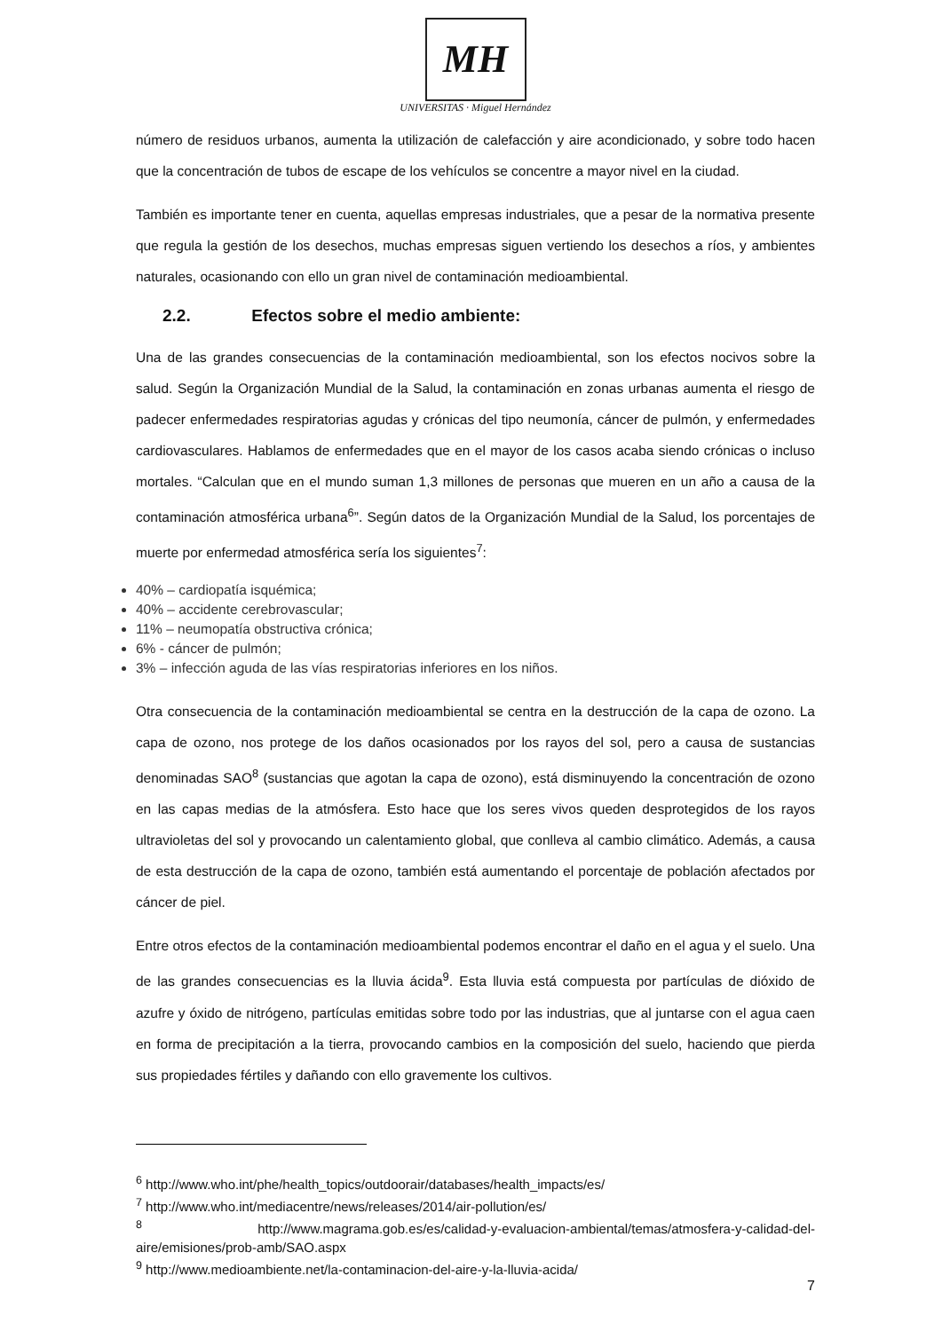MH
UNIVERSITAS · Miguel Hernández
número de residuos urbanos, aumenta la utilización de calefacción y aire acondicionado, y sobre todo hacen que la concentración de tubos de escape de los vehículos se concentre a mayor nivel en la ciudad.
También es importante tener en cuenta, aquellas empresas industriales, que a pesar de la normativa presente que regula la gestión de los desechos, muchas empresas siguen vertiendo los desechos a ríos, y ambientes naturales, ocasionando con ello un gran nivel de contaminación medioambiental.
2.2. Efectos sobre el medio ambiente:
Una de las grandes consecuencias de la contaminación medioambiental, son los efectos nocivos sobre la salud. Según la Organización Mundial de la Salud, la contaminación en zonas urbanas aumenta el riesgo de padecer enfermedades respiratorias agudas y crónicas del tipo neumonía, cáncer de pulmón, y enfermedades cardiovasculares. Hablamos de enfermedades que en el mayor de los casos acaba siendo crónicas o incluso mortales. “Calculan que en el mundo suman 1,3 millones de personas que mueren en un año a causa de la contaminación atmosférica urbana<sup>6</sup>”. Según datos de la Organización Mundial de la Salud, los porcentajes de muerte por enfermedad atmosférica sería los siguientes<sup>7</sup>:
40% – cardiopatía isquémica;
40% – accidente cerebrovascular;
11% – neumopatía obstructiva crónica;
6% - cáncer de pulmón;
3% – infección aguda de las vías respiratorias inferiores en los niños.
Otra consecuencia de la contaminación medioambiental se centra en la destrucción de la capa de ozono. La capa de ozono, nos protege de los daños ocasionados por los rayos del sol, pero a causa de sustancias denominadas SAO<sup>8</sup> (sustancias que agotan la capa de ozono), está disminuyendo la concentración de ozono en las capas medias de la atmósfera. Esto hace que los seres vivos queden desprotegidos de los rayos ultravioletas del sol y provocando un calentamiento global, que conlleva al cambio climático. Además, a causa de esta destrucción de la capa de ozono, también está aumentando el porcentaje de población afectados por cáncer de piel.
Entre otros efectos de la contaminación medioambiental podemos encontrar el daño en el agua y el suelo. Una de las grandes consecuencias es la lluvia ácida<sup>9</sup>. Esta lluvia está compuesta por partículas de dióxido de azufre y óxido de nitrógeno, partículas emitidas sobre todo por las industrias, que al juntarse con el agua caen en forma de precipitación a la tierra, provocando cambios en la composición del suelo, haciendo que pierda sus propiedades fértiles y dañando con ello gravemente los cultivos.
<sup>6</sup> http://www.who.int/phe/health_topics/outdoorair/databases/health_impacts/es/
<sup>7</sup> http://www.who.int/mediacentre/news/releases/2014/air-pollution/es/
<sup>8</sup> http://www.magrama.gob.es/es/calidad-y-evaluacion-ambiental/temas/atmosfera-y-calidad-del-aire/emisiones/prob-amb/SAO.aspx
<sup>9</sup> http://www.medioambiente.net/la-contaminacion-del-aire-y-la-lluvia-acida/
7